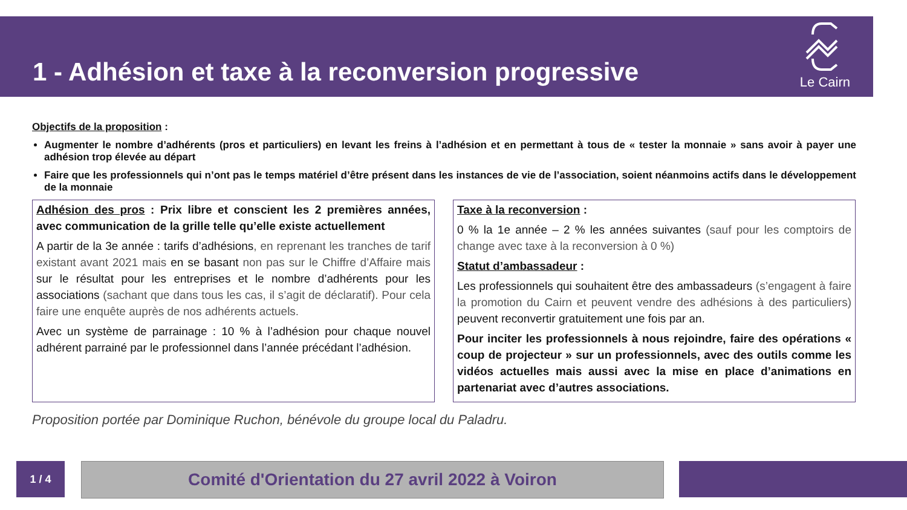1 - Adhésion et taxe à la reconversion progressive
Le Cairn
Objectifs de la proposition :
Augmenter le nombre d’adhérents (pros et particuliers) en levant les freins à l’adhésion et en permettant à tous de « tester la monnaie » sans avoir à payer une adhésion trop élevée au départ
Faire que les professionnels qui n’ont pas le temps matériel d’être présent dans les instances de vie de l’association, soient néanmoins actifs dans le développement de la monnaie
Adhésion des pros : Prix libre et conscient les 2 premières années, avec communication de la grille telle qu’elle existe actuellement
A partir de la 3e année : tarifs d’adhésions, en reprenant les tranches de tarif existant avant 2021 mais en se basant non pas sur le Chiffre d’Affaire mais sur le résultat pour les entreprises et le nombre d’adhérents pour les associations (sachant que dans tous les cas, il s’agit de déclaratif). Pour cela faire une enquête auprès de nos adhérents actuels.
Avec un système de parrainage : 10 % à l’adhésion pour chaque nouvel adhérent parrainé par le professionnel dans l’année précédant l’adhésion.
Taxe à la reconversion :
0 % la 1e année – 2 % les années suivantes (sauf pour les comptoirs de change avec taxe à la reconversion à 0 %)
Statut d’ambassadeur :
Les professionnels qui souhaitent être des ambassadeurs (s’engagent à faire la promotion du Cairn et peuvent vendre des adhésions à des particuliers) peuvent reconvertir gratuitement une fois par an.
Pour inciter les professionnels à nous rejoindre, faire des opérations « coup de projecteur » sur un professionnels, avec des outils comme les vidéos actuelles mais aussi avec la mise en place d’animations en partenariat avec d’autres associations.
Proposition portée par Dominique Ruchon, bénévole du groupe local du Paladru.
1 / 4 Comité d'Orientation du 27 avril 2022 à Voiron